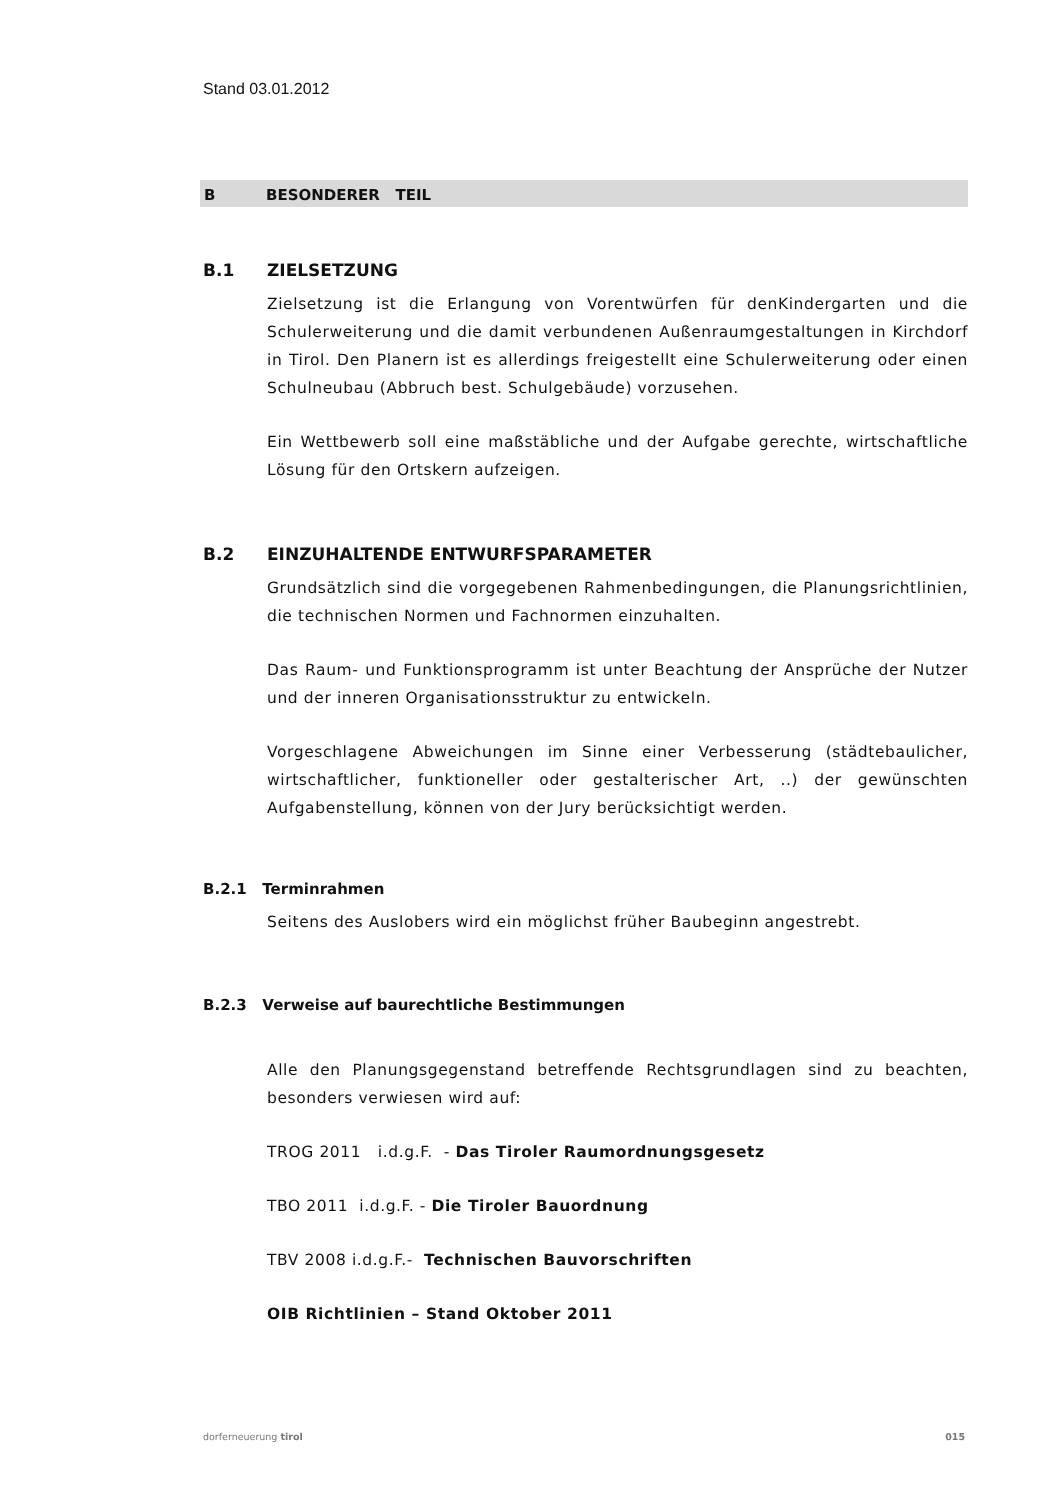Stand 03.01.2012
B BESONDERER TEIL
B.1 ZIELSETZUNG
Zielsetzung ist die Erlangung von Vorentwürfen für denKindergarten und die Schulerweiterung und die damit verbundenen Außenraumgestaltungen in Kirchdorf in Tirol. Den Planern ist es allerdings freigestellt eine Schulerweiterung oder einen Schulneubau (Abbruch best. Schulgebäude) vorzusehen.
Ein Wettbewerb soll eine maßstäbliche und der Aufgabe gerechte, wirtschaftliche Lösung für den Ortskern aufzeigen.
B.2 EINZUHALTENDE ENTWURFSPARAMETER
Grundsätzlich sind die vorgegebenen Rahmenbedingungen, die Planungsrichtlinien, die technischen Normen und Fachnormen einzuhalten.
Das Raum- und Funktionsprogramm ist unter Beachtung der Ansprüche der Nutzer und der inneren Organisationsstruktur zu entwickeln.
Vorgeschlagene Abweichungen im Sinne einer Verbesserung (städtebaulicher, wirtschaftlicher, funktioneller oder gestalterischer Art, ..) der gewünschten Aufgabenstellung, können von der Jury berücksichtigt werden.
B.2.1 Terminrahmen
Seitens des Auslobers wird ein möglichst früher Baubeginn angestrebt.
B.2.3 Verweise auf baurechtliche Bestimmungen
Alle den Planungsgegenstand betreffende Rechtsgrundlagen sind zu beachten, besonders verwiesen wird auf:
TROG 2011 i.d.g.F. - Das Tiroler Raumordnungsgesetz
TBO 2011 i.d.g.F. - Die Tiroler Bauordnung
TBV 2008 i.d.g.F.- Technischen Bauvorschriften
OIB Richtlinien – Stand Oktober 2011
dorferneuerung tirol 015